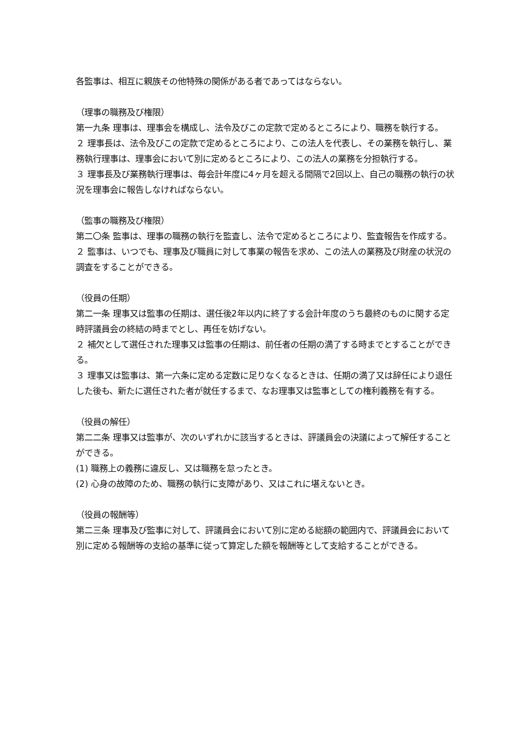各監事は、相互に親族その他特殊の関係がある者であってはならない。
（理事の職務及び権限）
第一九条 理事は、理事会を構成し、法令及びこの定款で定めるところにより、職務を執行する。
２ 理事長は、法令及びこの定款で定めるところにより、この法人を代表し、その業務を執行し、業務執行理事は、理事会において別に定めるところにより、この法人の業務を分担執行する。
３ 理事長及び業務執行理事は、毎会計年度に4ヶ月を超える間隔で2回以上、自己の職務の執行の状況を理事会に報告しなければならない。
（監事の職務及び権限）
第二〇条 監事は、理事の職務の執行を監査し、法令で定めるところにより、監査報告を作成する。
２ 監事は、いつでも、理事及び職員に対して事業の報告を求め、この法人の業務及び財産の状況の調査をすることができる。
（役員の任期）
第二一条 理事又は監事の任期は、選任後2年以内に終了する会計年度のうち最終のものに関する定時評議員会の終結の時までとし、再任を妨げない。
２ 補欠として選任された理事又は監事の任期は、前任者の任期の満了する時までとすることができる。
３ 理事又は監事は、第一六条に定める定数に足りなくなるときは、任期の満了又は辞任により退任した後も、新たに選任された者が就任するまで、なお理事又は監事としての権利義務を有する。
（役員の解任）
第二二条 理事又は監事が、次のいずれかに該当するときは、評議員会の決議によって解任することができる。
(1) 職務上の義務に違反し、又は職務を怠ったとき。
(2) 心身の故障のため、職務の執行に支障があり、又はこれに堪えないとき。
（役員の報酬等）
第二三条 理事及び監事に対して、評議員会において別に定める総額の範囲内で、評議員会において別に定める報酬等の支給の基準に従って算定した額を報酬等として支給することができる。